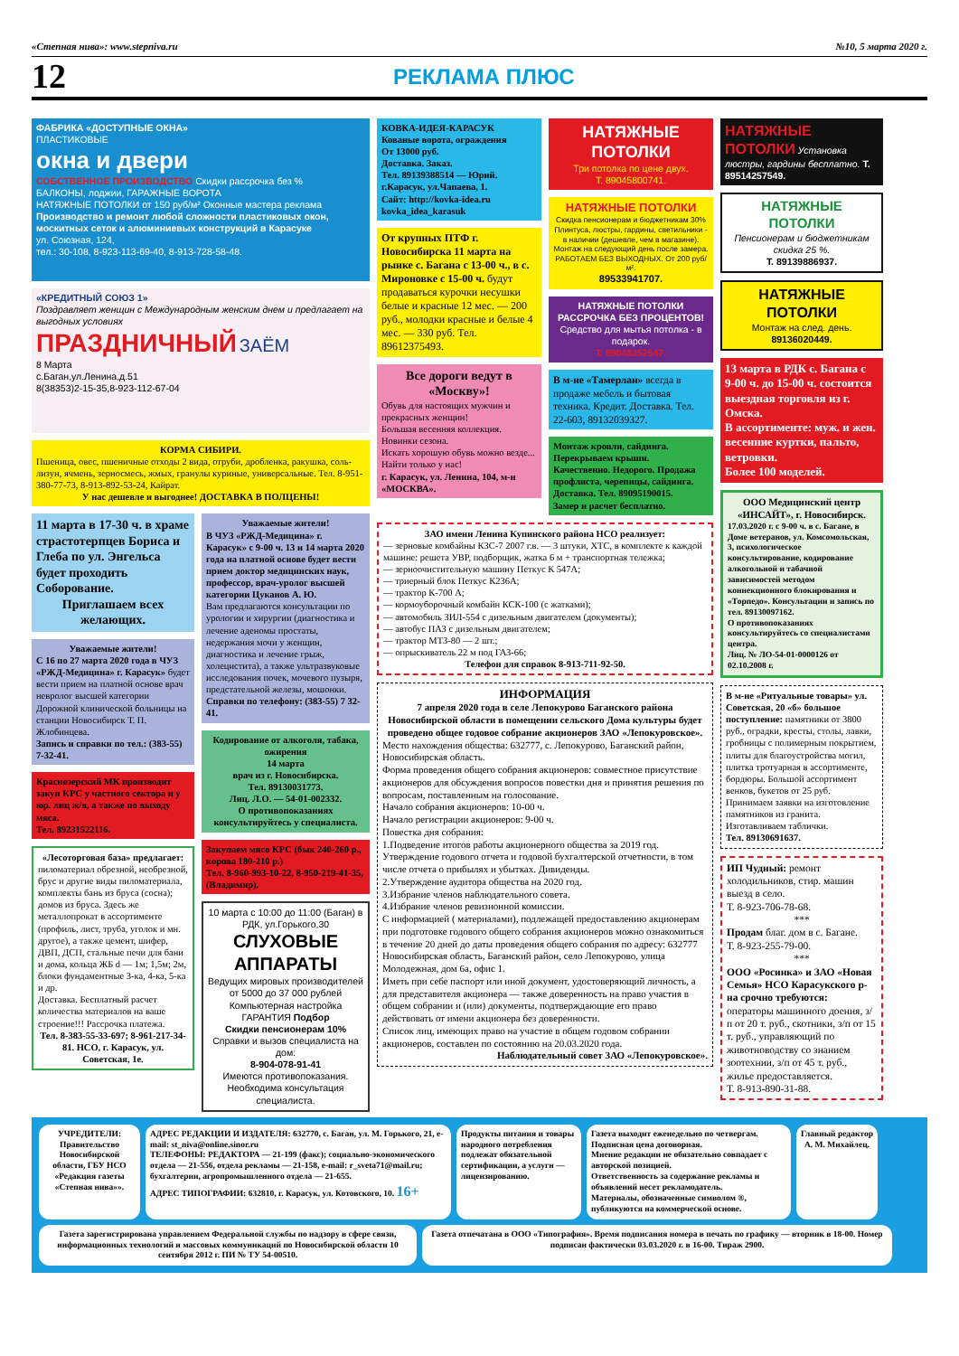«Степная нива»: www.stepniva.ru №10, 5 марта 2020 г.
12 РЕКЛАМА ПЛЮС
ФАБРИКА «ДОСТУПНЫЕ ОКНА»
ПЛАСТИКОВЫЕ
окна и двери
СОБСТВЕННОЕ ПРОИЗВОДСТВО Скидки рассрочка без %
БАЛКОНЫ, лоджии, ГАРАЖНЫЕ ВОРОТА
НАТЯЖНЫЕ ПОТОЛКИ от 150 руб/м² Оконные мастера реклама
Производство и ремонт любой сложности пластиковых окон, москитных сеток и алюминиевых конструкций в Карасуке
ул. Союзная, 124,
тел.: 30-108, 8-923-113-69-40, 8-913-728-58-48.
«КРЕДИТНЫЙ СОЮЗ 1»
Поздравляет женщин с Международным женским днем и предлагает на выгодных условиях
ПРАЗДНИЧНЫЙ ЗАЁМ
8 Марта
с.Баган,ул.Ленина,д.51
8(38353)2-15-35,8-923-112-67-04
КОРМА СИБИРИ.
Пшеница, овес, пшеничные отходы 2 вида, отруби, дробленка, ракушка, соль-лизун, ячмень, зерносмесь, жмых, гранулы куриные, универсальные. Тел. 8-951-380-77-73, 8-913-892-53-24, Кайрат.
У нас дешевле и выгоднее! ДОСТАВКА В ПОЛЦЕНЫ!
11 марта в 17-30 ч. в храме страстотерпцев Бориса и Глеба по ул. Энгельса будет проходить Соборование.
Приглашаем всех желающих.
Уважаемые жители!
С 16 по 27 марта 2020 года в ЧУЗ «РЖД-Медицина» г. Карасук» будет вести прием на платной основе врач невролог высшей категории Дорожной клинической больницы на станции Новосибирск Т. П. Жлобинцева.
Запись и справки по тел.: (383-55) 7-32-41.
Краснозерский МК производит закуп КРС у частного сектора и у юр. лиц ж/в, а также по выходу мяса.
Тел. 89231522116.
«Лесоторговая база» предлагает:
пиломатериал обрезной, необрезной, брус и другие виды пиломатериала, комплекты бань из бруса (сосна); домов из бруса. Здесь же металлопрокат в ассортименте (профиль, лист, труба, уголок и мн. другое), а также цемент, шифер, ДВП, ДСП, стальные печи для бани и дома, кольца ЖБ d — 1м; 1,5м; 2м, блоки фундаментные 3-ка, 4-ка, 5-ка и др.
Доставка. Бесплатный расчет количества материалов на ваше строение!!! Рассрочка платежа.
Тел. 8-383-55-33-697; 8-961-217-34-81. НСО, г. Карасук, ул. Советская, 1е.
Уважаемые жители!
В ЧУЗ «РЖД-Медицина» г. Карасук» с 9-00 ч. 13 и 14 марта 2020 года на платной основе будет вести прием доктор медицинских наук, профессор, врач-уролог высшей категории Цуканов А. Ю.
Вам предлагаются консультации по урологии и хирургии (диагностика и лечение аденомы простаты, недержания мочи у женщин, диагностика и лечение грыж, холецистита), а также ультразвуковые исследования почек, мочевого пузыря, предстательной железы, мошонки.
Справки по телефону: (383-55) 7 32-41.
Кодирование от алкоголя, табака, ожирения
14 марта
врач из г. Новосибирска.
Тел. 89130031773.
Лиц. Л.О. — 54-01-002332.
О противопоказаниях консультируйтесь у специалиста.
Закупаем мясо КРС (бык 240-260 р., корова 180-210 р.)
Тел. 8-960-993-10-22, 8-950-219-41-35, (Владимир).
10 марта с 10:00 до 11:00 (Баган) в РДК, ул.Горького,30
СЛУХОВЫЕ АППАРАТЫ
Ведущих мировых производителей
от 5000 до 37 000 рублей
Компьютерная настройка
ГАРАНТИЯ Подбор
Скидки пенсионерам 10%
Справки и вызов специалиста на дом:
8-904-078-91-41
Имеются противопоказания. Необходима консультация специалиста.
КОВКА-ИДЕЯ-КАРАСУК
Кованые ворота, ограждения
От 13000 руб.
Доставка. Заказ.
Тел. 89139388514 — Юрий.
г.Карасук, ул.Чапаева, 1.
Сайт: http://kovka-idea.ru
kovka_idea_karasuk
От крупных ПТФ г. Новосибирска 11 марта на рынке с. Багана с 13-00 ч., в с. Мироновке с 15-00 ч. будут продаваться курочки несушки белые и красные 12 мес. — 200 руб., молодки красные и белые 4 мес. — 330 руб. Тел. 89612375493.
Все дороги ведут в «Москву»!
Обувь для настоящих мужчин и прекрасных женщин!
Большая весенняя коллекция. Новинки сезона.
Искать хорошую обувь можно везде... Найти только у нас!
г. Карасук, ул. Ленина, 104, м-н «МОСКВА».
НАТЯЖНЫЕ ПОТОЛКИ
Три потолка по цене двух.
Т. 89045800741.
НАТЯЖНЫЕ ПОТОЛКИ Скидка пенсионерам и бюджетникам 30%
Плинтуса, люстры, гардины, светильники - в наличии (дешевле, чем в магазине).
Монтаж на следующий день после замера. РАБОТАЕМ БЕЗ ВЫХОДНЫХ. От 200 руб/м².
89533941707.
НАТЯЖНЫЕ ПОТОЛКИ
РАССРОЧКА БЕЗ ПРОЦЕНТОВ!
Средство для мытья потолка - в подарок.
Т. 89048252547.
В м-не «Тамерлан» всегда в продаже мебель и бытовая техника. Кредит. Доставка. Тел. 22-603, 89132039327.
Монтаж кровли, сайдинга. Перекрываем крыши. Качественно. Недорого. Продажа профлиста, черепицы, сайдинга. Доставка. Тел. 89095190015.
Замер и расчет бесплатно.
ЗАО имени Ленина Купинского района НСО реализует:
— зерновые комбайны КЗС-7 2007 г.в. — 3 штуки, ХТС, в комплекте к каждой машине: решета УВР, подборщик, жатка 6 м + транспортная тележка;
— зерноочистительную машину Петкус К 547А;
— триерный блок Петкус К236А;
— трактор К-700 А;
— кормоуборочный комбайн КСК-100 (с жатками);
— автомобиль ЗИЛ-554 с дизельным двигателем (документы);
— автобус ПАЗ с дизельным двигателем;
— трактор МТЗ-80 — 2 шт.;
— опрыскиватель 22 м под ГАЗ-66;
Телефон для справок 8-913-711-92-50.
ИНФОРМАЦИЯ
7 апреля 2020 года в селе Лепокурово Баганского района Новосибирской области в помещении сельского Дома культуры будет проведено общее годовое собрание акционеров ЗАО «Лепокуровское».
Место нахождения общества: 632777, с. Лепокурово, Баганский район, Новосибирская область.
Форма проведения общего собрания акционеров: совместное присутствие акционеров для обсуждения вопросов повестки дня и принятия решения по вопросам, поставленным на голосование.
Начало собрания акционеров: 10-00 ч.
Начало регистрации акционеров: 9-00 ч.
Повестка дня собрания:
1.Подведение итогов работы акционерного общества за 2019 год. Утверждение годового отчета и годовой бухгалтерской отчетности, в том числе отчета о прибылях и убытках. Дивиденды.
2.Утверждение аудитора общества на 2020 год.
3.Избрание членов наблюдательного совета.
4.Избрание членов ревизионной комиссии.
С информацией ( материалами), подлежащей предоставлению акционерам при подготовке годового общего собрания акционеров можно ознакомиться в течение 20 дней до даты проведения общего собрания по адресу: 632777 Новосибирская область, Баганский район, село Лепокурово, улица Молодежная, дом 6а, офис 1.
Иметь при себе паспорт или иной документ, удостоверяющий личность, а для представителя акционера — также доверенность на право участия в общем собрании и (или) документы, подтверждающие его право действовать от имени акционера без доверенности.
Список лиц, имеющих право на участие в общем годовом собрании акционеров, составлен по состоянию на 20.03.2020 года.
Наблюдательный совет ЗАО «Лепокуровское».
НАТЯЖНЫЕ ПОТОЛКИ Установка люстры, гардины бесплатно. Т. 89514257549.
НАТЯЖНЫЕ ПОТОЛКИ
Пенсионерам и бюджетникам скидка 25 %.
Т. 89139886937.
НАТЯЖНЫЕ ПОТОЛКИ
Монтаж на след. день.
89136020449.
13 марта в РДК с. Багана с 9-00 ч. до 15-00 ч. состоится выездная торговля из г. Омска.
В ассортименте: муж. и жен. весенние куртки, пальто, ветровки.
Более 100 моделей.
ООО Медицинский центр «ИНСАЙТ», г. Новосибирск.
17.03.2020 г. с 9-00 ч. в с. Багане, в Доме ветеранов, ул. Комсомольская, 3, психологическое консультирование, кодирование алкогольной и табачной зависимостей методом коннекционного блокирования и «Торпедо». Консультации и запись по тел. 89130097162.
О противопоказаниях консультируйтесь со специалистами центра.
Лиц. № ЛО-54-01-0000126 от 02.10.2008 г.
В м-не «Ритуальные товары» ул. Советская, 20 «б» большое поступление: памятники от 3800 руб., оградки, кресты, столы, лавки, гробницы с полимерным покрытием, плиты для благоустройства могил, плитка тротуарная в ассортименте, бордюры. Большой ассортимент венков, букетов от 25 руб. Принимаем заявки на изготовление памятников из гранита. Изготавливаем таблички.
Тел. 89130691637.
ИП Чудный: ремонт холодильников, стир. машин выезд в село.
Т. 8-923-706-78-68.
***
Продам благ. дом в с. Багане.
Т. 8-923-255-79-00.
***
ООО «Росинка» и ЗАО «Новая Семья» НСО Карасукского р-на срочно требуются: операторы машинного доения, з/п от 20 т. руб., скотники, з/п от 15 т. руб., управляющий по животноводству со знанием зоотехнии, з/п от 45 т. руб., жилье предоставляется.
Т. 8-913-890-31-88.
УЧРЕДИТЕЛИ:
Правительство Новосибирской области, ГБУ НСО «Редакция газеты «Степная нива»».
АДРЕС РЕДАКЦИИ И ИЗДАТЕЛЯ: 632770, с. Баган, ул. М. Горького, 21, e-mail: st_niva@online.sinor.ru
ТЕЛЕФОНЫ: РЕДАКТОРА — 21-199 (факс); социально-экономического отдела — 21-556, отдела рекламы — 21-158, e-mail: r_sveta71@mail.ru; бухгалтерии, агропромышленного отдела — 21-655.
АДРЕС ТИПОГРАФИИ: 632810, г. Карасук, ул. Котовского, 10. 16+
Продукты питания и товары народного потребления подлежат обязательной сертификации, а услуги — лицензированию.
Газета выходит еженедельно по четвергам. Подписная цена договорная.
Мнение редакции не обязательно совпадает с авторской позицией.
Ответственность за содержание рекламы и объявлений несет рекламодатель.
Материалы, обозначенные символом ®, публикуются на коммерческой основе.
Главный редактор А. М. Михайлец.
Газета зарегистрирована управлением Федеральной службы по надзору в сфере связи, информационных технологий и массовых коммуникаций по Новосибирской области 10 сентября 2012 г. ПИ № ТУ 54-00510.
Газета отпечатана в ООО «Типография». Время подписания номера в печать по графику — вторник в 18-00. Номер подписан фактически 03.03.2020 г. в 16-00. Тираж 2900.